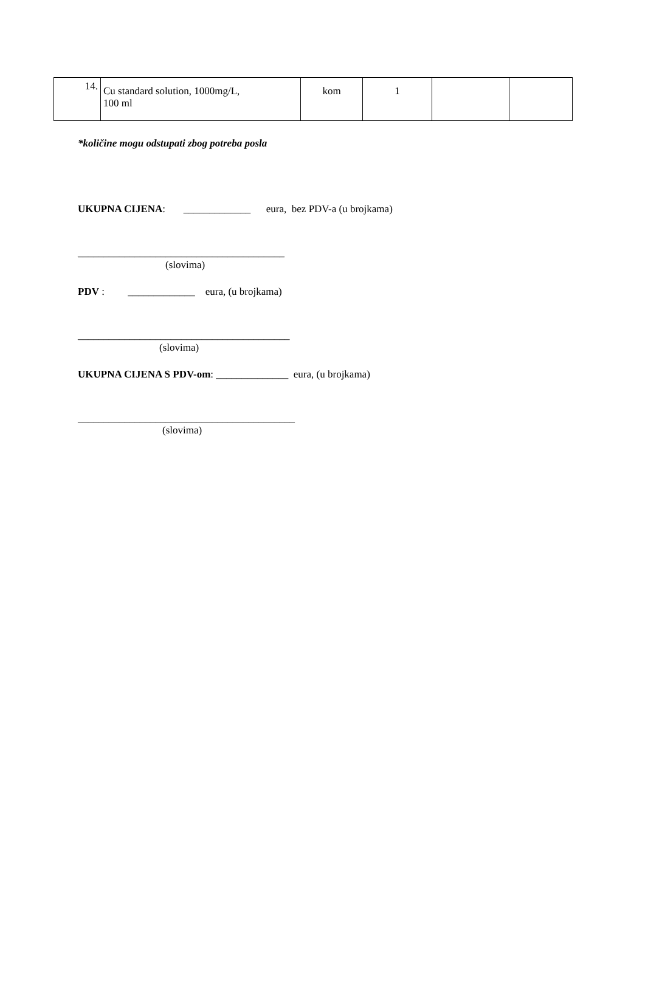| 14. | Cu standard solution, 1000mg/L, 100 ml | kom | 1 | | |
*količine mogu odstupati zbog potreba posla
UKUPNA CIJENA: _____________ eura, bez PDV-a (u brojkama)
________________________________________
(slovima)
PDV : _____________ eura, (u brojkama)
_________________________________________
(slovima)
UKUPNA CIJENA S PDV-om: ______________ eura, (u brojkama)
__________________________________________
(slovima)